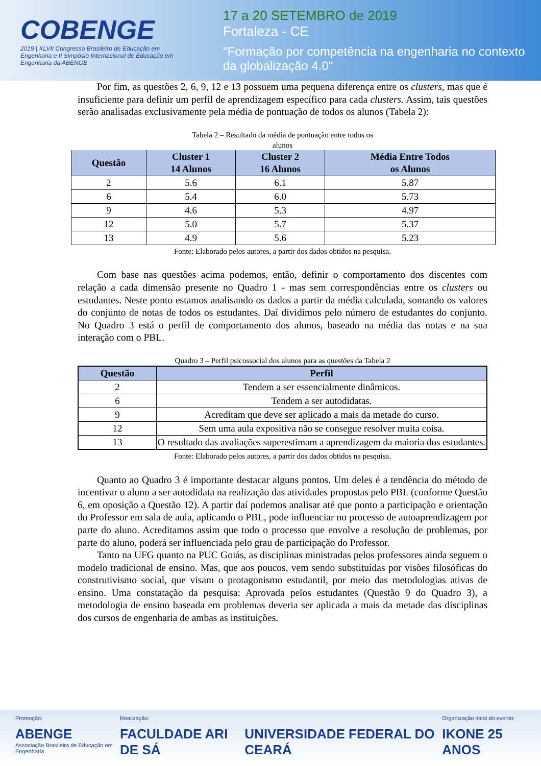COBENGE
2019 | XLVII Congresso Brasileiro de Educação em Engenharia e II Simpósio Internacional de Educação em Engenharia da ABENGE
17 a 20 SETEMBRO de 2019
Fortaleza - CE
"Formação por competência na engenharia no contexto da globalização 4.0"
Por fim, as questões 2, 6, 9, 12 e 13 possuem uma pequena diferença entre os clusters, mas que é insuficiente para definir um perfil de aprendizagem específico para cada clusters. Assim, tais questões serão analisadas exclusivamente pela média de pontuação de todos os alunos (Tabela 2):
Tabela 2 – Resultado da média de pontuação entre todos os
alunos
| Questão | Cluster 1 14 Alunos | Cluster 2 16 Alunos | Média Entre Todos os Alunos |
| --- | --- | --- | --- |
| 2 | 5.6 | 6.1 | 5.87 |
| 6 | 5.4 | 6.0 | 5.73 |
| 9 | 4.6 | 5.3 | 4.97 |
| 12 | 5.0 | 5.7 | 5.37 |
| 13 | 4.9 | 5.6 | 5.23 |
Fonte: Elaborado pelos autores, a partir dos dados obtidos na pesquisa.
Com base nas questões acima podemos, então, definir o comportamento dos discentes com relação a cada dimensão presente no Quadro 1 - mas sem correspondências entre os clusters ou estudantes. Neste ponto estamos analisando os dados a partir da média calculada, somando os valores do conjunto de notas de todos os estudantes. Daí dividimos pelo número de estudantes do conjunto. No Quadro 3 está o perfil de comportamento dos alunos, baseado na média das notas e na sua interação com o PBL.
Quadro 3 – Perfil psicossocial dos alunos para as questões da Tabela 2
| Questão | Perfil |
| --- | --- |
| 2 | Tendem a ser essencialmente dinâmicos. |
| 6 | Tendem a ser autodidatas. |
| 9 | Acreditam que deve ser aplicado a mais da metade do curso. |
| 12 | Sem uma aula expositiva não se consegue resolver muita coisa. |
| 13 | O resultado das avaliações superestimam a aprendizagem da maioria dos estudantes. |
Fonte: Elaborado pelos autores, a partir dos dados obtidos na pesquisa.
Quanto ao Quadro 3 é importante destacar alguns pontos. Um deles é a tendência do método de incentivar o aluno a ser autodidata na realização das atividades propostas pelo PBL (conforme Questão 6, em oposição a Questão 12). A partir daí podemos analisar até que ponto a participação e orientação do Professor em sala de aula, aplicando o PBL, pode influenciar no processo de autoaprendizagem por parte do aluno. Acreditamos assim que todo o processo que envolve a resolução de problemas, por parte do aluno, poderá ser influenciada pelo grau de participação do Professor.
Tanto na UFG quanto na PUC Goiás, as disciplinas ministradas pelos professores ainda seguem o modelo tradicional de ensino. Mas, que aos poucos, vem sendo substituídas por visões filosóficas do construtivismo social, que visam o protagonismo estudantil, por meio das metodologias ativas de ensino. Uma constatação da pesquisa: Aprovada pelos estudantes (Questão 9 do Quadro 3), a metodologia de ensino baseada em problemas deveria ser aplicada a mais da metade das disciplinas dos cursos de engenharia de ambas as instituições.
Promoção:
ABENGE
Associação Brasileira de Educação em Engenharia
Realização:
FACULDADE ARI DE SÁ
UNIVERSIDADE FEDERAL DO CEARÁ
Organização local do evento:
IKONE 25 ANOS